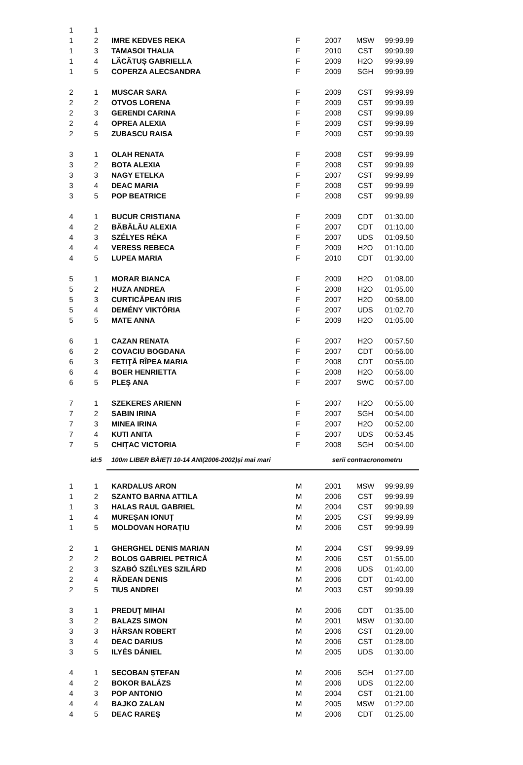| 1 | 1 | | | | | |
| 1 | 2 | IMRE KEDVES REKA | F | 2007 | MSW | 99:99.99 |
| 1 | 3 | TAMASOI THALIA | F | 2010 | CST | 99:99.99 |
| 1 | 4 | LĂCĂTUȘ GABRIELLA | F | 2009 | H2O | 99:99.99 |
| 1 | 5 | COPERZA ALECSANDRA | F | 2009 | SGH | 99:99.99 |
| 2 | 1 | MUSCAR SARA | F | 2009 | CST | 99:99.99 |
| 2 | 2 | OTVOS LORENA | F | 2009 | CST | 99:99.99 |
| 2 | 3 | GERENDI CARINA | F | 2008 | CST | 99:99.99 |
| 2 | 4 | OPREA ALEXIA | F | 2009 | CST | 99:99.99 |
| 2 | 5 | ZUBASCU RAISA | F | 2009 | CST | 99:99.99 |
| 3 | 1 | OLAH RENATA | F | 2008 | CST | 99:99.99 |
| 3 | 2 | BOTA ALEXIA | F | 2008 | CST | 99:99.99 |
| 3 | 3 | NAGY ETELKA | F | 2007 | CST | 99:99.99 |
| 3 | 4 | DEAC MARIA | F | 2008 | CST | 99:99.99 |
| 3 | 5 | POP BEATRICE | F | 2008 | CST | 99:99.99 |
| 4 | 1 | BUCUR CRISTIANA | F | 2009 | CDT | 01:30.00 |
| 4 | 2 | BĂBĂLĂU ALEXIA | F | 2007 | CDT | 01:10.00 |
| 4 | 3 | SZÉLYES RÉKA | F | 2007 | UDS | 01:09.50 |
| 4 | 4 | VERESS REBECA | F | 2009 | H2O | 01:10.00 |
| 4 | 5 | LUPEA MARIA | F | 2010 | CDT | 01:30.00 |
| 5 | 1 | MORAR BIANCA | F | 2009 | H2O | 01:08.00 |
| 5 | 2 | HUZA ANDREA | F | 2008 | H2O | 01:05.00 |
| 5 | 3 | CURTICĂPEAN IRIS | F | 2007 | H2O | 00:58.00 |
| 5 | 4 | DEMÉNY VIKTÓRIA | F | 2007 | UDS | 01:02.70 |
| 5 | 5 | MATE ANNA | F | 2009 | H2O | 01:05.00 |
| 6 | 1 | CAZAN RENATA | F | 2007 | H2O | 00:57.50 |
| 6 | 2 | COVACIU BOGDANA | F | 2007 | CDT | 00:56.00 |
| 6 | 3 | FETIŢĂ RÎPEA MARIA | F | 2008 | CDT | 00:55.00 |
| 6 | 4 | BOER HENRIETTA | F | 2008 | H2O | 00:56.00 |
| 6 | 5 | PLEȘ ANA | F | 2007 | SWC | 00:57.00 |
| 7 | 1 | SZEKERES ARIENN | F | 2007 | H2O | 00:55.00 |
| 7 | 2 | SABIN IRINA | F | 2007 | SGH | 00:54.00 |
| 7 | 3 | MINEA IRINA | F | 2007 | H2O | 00:52.00 |
| 7 | 4 | KUTI ANITA | F | 2007 | UDS | 00:53.45 |
| 7 | 5 | CHIȚAC VICTORIA | F | 2008 | SGH | 00:54.00 |
| | id:5 | 100m LIBER BĂIEȚI 10-14 ANI(2006-2002)și mai mari | | serii contracronometru | | |
| 1 | 1 | KARDALUS ARON | M | 2001 | MSW | 99:99.99 |
| 1 | 2 | SZANTO BARNA ATTILA | M | 2006 | CST | 99:99.99 |
| 1 | 3 | HALAS RAUL GABRIEL | M | 2004 | CST | 99:99.99 |
| 1 | 4 | MUREȘAN IONUȚ | M | 2005 | CST | 99:99.99 |
| 1 | 5 | MOLDOVAN HORAȚIU | M | 2006 | CST | 99:99.99 |
| 2 | 1 | GHERGHEL DENIS MARIAN | M | 2004 | CST | 99:99.99 |
| 2 | 2 | BOLOS GABRIEL PETRICĂ | M | 2006 | CST | 01:55.00 |
| 2 | 3 | SZABÓ SZÉLYES SZILÁRD | M | 2006 | UDS | 01:40.00 |
| 2 | 4 | RĂDEAN DENIS | M | 2006 | CDT | 01:40.00 |
| 2 | 5 | TIUS ANDREI | M | 2003 | CST | 99:99.99 |
| 3 | 1 | PREDUŢ MIHAI | M | 2006 | CDT | 01:35.00 |
| 3 | 2 | BALAZS SIMON | M | 2001 | MSW | 01:30.00 |
| 3 | 3 | HÂRSAN ROBERT | M | 2006 | CST | 01:28.00 |
| 3 | 4 | DEAC DARIUS | M | 2006 | CST | 01:28.00 |
| 3 | 5 | ILYÉS DÁNIEL | M | 2005 | UDS | 01:30.00 |
| 4 | 1 | SECOBAN ȘTEFAN | M | 2006 | SGH | 01:27.00 |
| 4 | 2 | BOKOR BALÁZS | M | 2006 | UDS | 01:22.00 |
| 4 | 3 | POP ANTONIO | M | 2004 | CST | 01:21.00 |
| 4 | 4 | BAJKO ZALAN | M | 2005 | MSW | 01:22.00 |
| 4 | 5 | DEAC RAREŞ | M | 2006 | CDT | 01:25.00 |